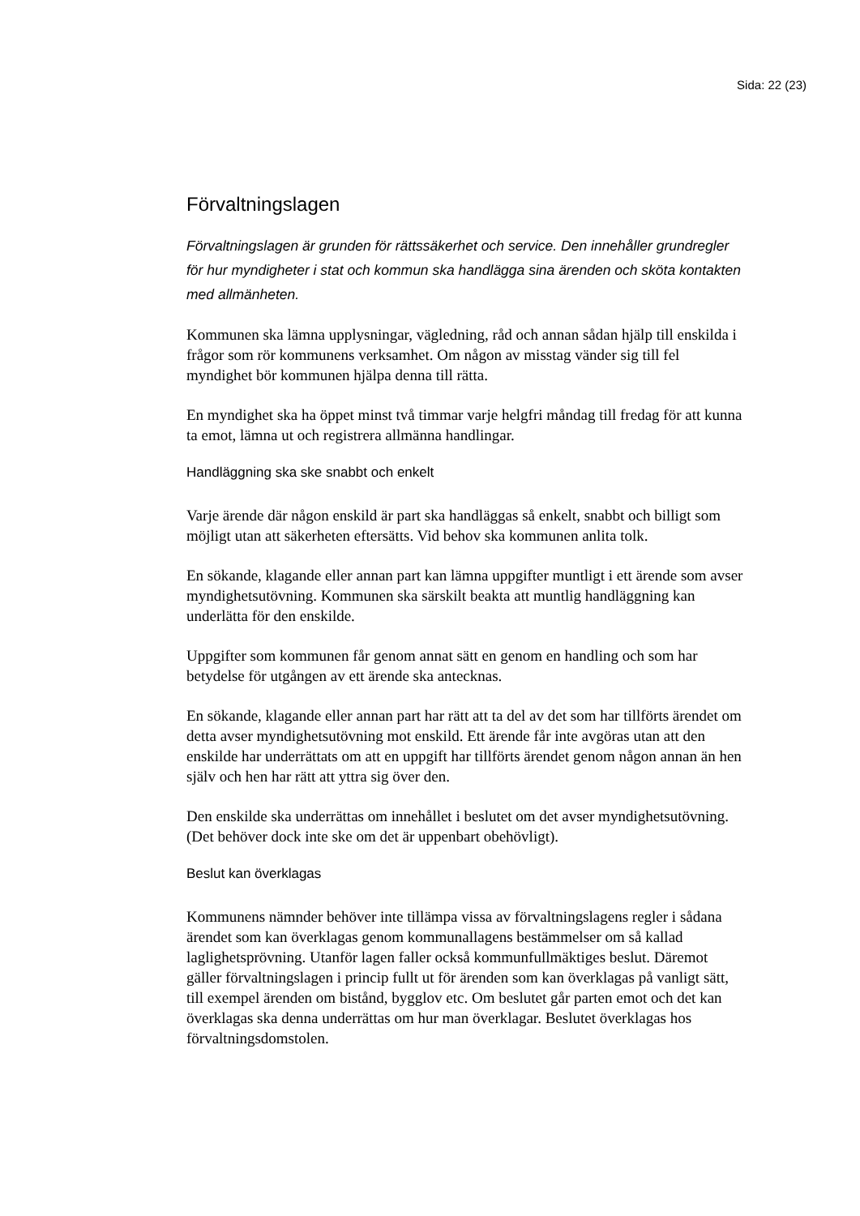Sida: 22 (23)
Förvaltningslagen
Förvaltningslagen är grunden för rättssäkerhet och service. Den innehåller grundregler för hur myndigheter i stat och kommun ska handlägga sina ärenden och sköta kontakten med allmänheten.
Kommunen ska lämna upplysningar, vägledning, råd och annan sådan hjälp till enskilda i frågor som rör kommunens verksamhet. Om någon av misstag vänder sig till fel myndighet bör kommunen hjälpa denna till rätta.
En myndighet ska ha öppet minst två timmar varje helgfri måndag till fredag för att kunna ta emot, lämna ut och registrera allmänna handlingar.
Handläggning ska ske snabbt och enkelt
Varje ärende där någon enskild är part ska handläggas så enkelt, snabbt och billigt som möjligt utan att säkerheten eftersätts. Vid behov ska kommunen anlita tolk.
En sökande, klagande eller annan part kan lämna uppgifter muntligt i ett ärende som avser myndighetsutövning. Kommunen ska särskilt beakta att muntlig handläggning kan underlätta för den enskilde.
Uppgifter som kommunen får genom annat sätt en genom en handling och som har betydelse för utgången av ett ärende ska antecknas.
En sökande, klagande eller annan part har rätt att ta del av det som har tillförts ärendet om detta avser myndighetsutövning mot enskild. Ett ärende får inte avgöras utan att den enskilde har underrättats om att en uppgift har tillförts ärendet genom någon annan än hen själv och hen har rätt att yttra sig över den.
Den enskilde ska underrättas om innehållet i beslutet om det avser myndighetsutövning. (Det behöver dock inte ske om det är uppenbart obehövligt).
Beslut kan överklagas
Kommunens nämnder behöver inte tillämpa vissa av förvaltningslagens regler i sådana ärendet som kan överklagas genom kommunallagens bestämmelser om så kallad laglighetsprövning. Utanför lagen faller också kommunfullmäktiges beslut. Däremot gäller förvaltningslagen i princip fullt ut för ärenden som kan överklagas på vanligt sätt, till exempel ärenden om bistånd, bygglov etc. Om beslutet går parten emot och det kan överklagas ska denna underrättas om hur man överklagar. Beslutet överklagas hos förvaltningsdomstolen.